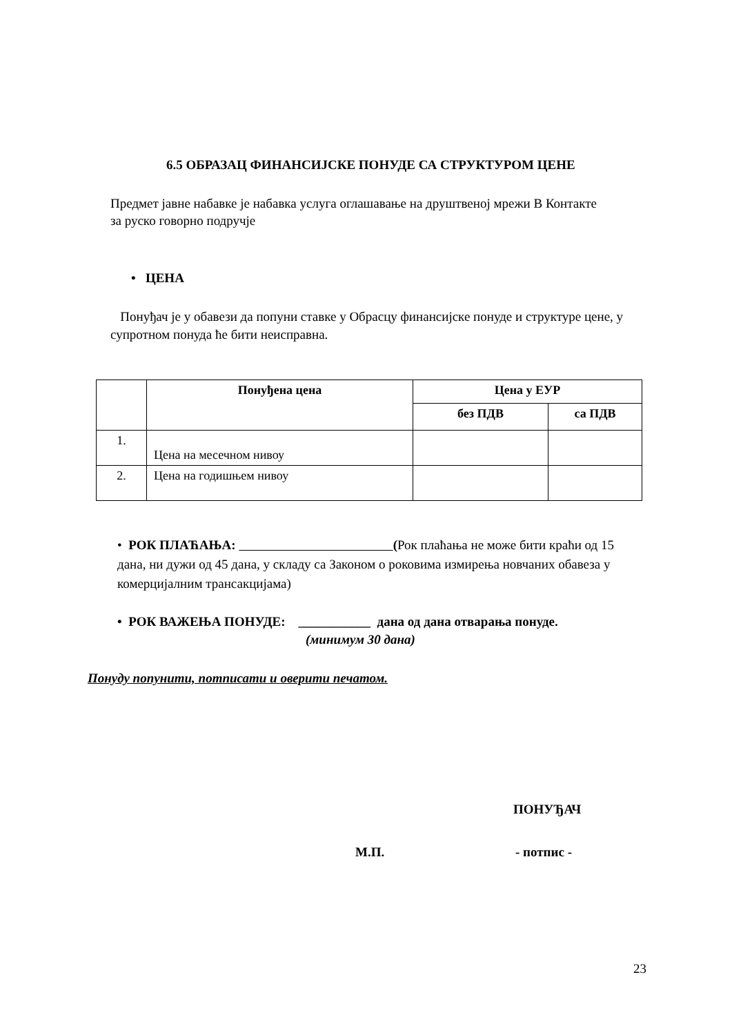6.5 ОБРАЗАЦ ФИНАНСИЈСКЕ ПОНУДЕ СА СТРУКТУРОМ ЦЕНЕ
Предмет јавне набавке је набавка услуга оглашавање на друштвеној мрежи В Контакте за руско говорно подручје
• ЦЕНА
Понуђач је у обавези да попуни ставке у Обрасцу финансијске понуде и структуре цене, у супротном понуда ће бити неисправна.
| | Понуђена цена | Цена у ЕУР | |
| --- | --- | --- | --- |
| | | без ПДВ | са ПДВ |
| 1. | Цена на месечном нивоу | | |
| 2. | Цена на годишњем нивоу | | |
• РОК ПЛАЋАЊА: (Рок плаћања не може бити краћи од 15 дана, ни дужи од 45 дана, у складу са Законом о роковима измирења новчаних обавеза у комерцијалним трансакцијама)
• РОК ВАЖЕЊА ПОНУДЕ: ___________ дана од дана отварања понуде.
(минимум 30 дана)
Понуду попунити, потписати и оверити печатом.
ПОНУЂАЧ
М.П. - потпис -
23